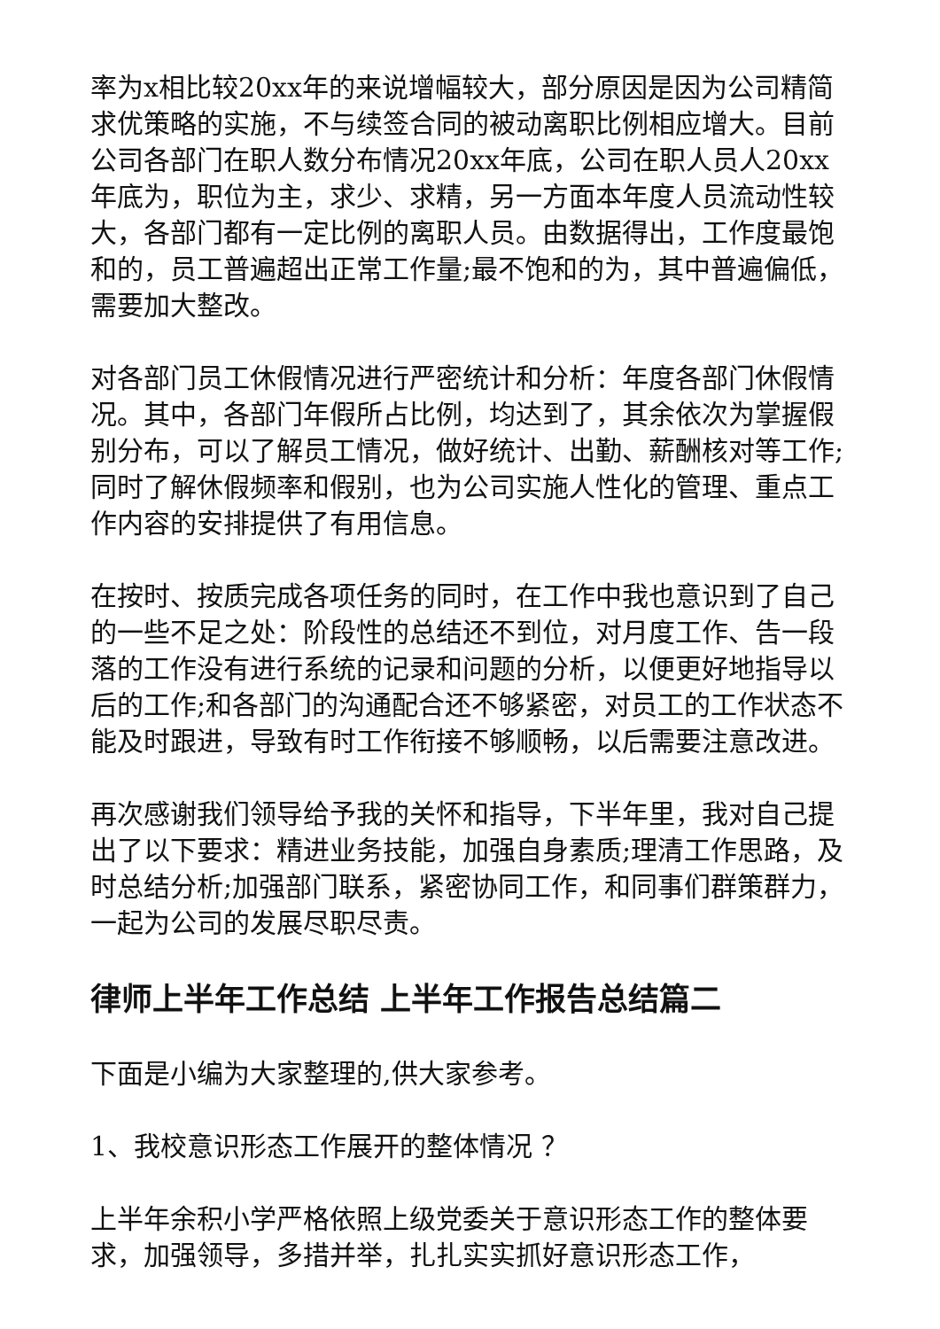率为x相比较20xx年的来说增幅较大，部分原因是因为公司精简求优策略的实施，不与续签合同的被动离职比例相应增大。目前公司各部门在职人数分布情况20xx年底，公司在职人员人20xx年底为，职位为主，求少、求精，另一方面本年度人员流动性较大，各部门都有一定比例的离职人员。由数据得出，工作度最饱和的，员工普遍超出正常工作量;最不饱和的为，其中普遍偏低，需要加大整改。
对各部门员工休假情况进行严密统计和分析：年度各部门休假情况。其中，各部门年假所占比例，均达到了，其余依次为掌握假别分布，可以了解员工情况，做好统计、出勤、薪酬核对等工作;同时了解休假频率和假别，也为公司实施人性化的管理、重点工作内容的安排提供了有用信息。
在按时、按质完成各项任务的同时，在工作中我也意识到了自己的一些不足之处：阶段性的总结还不到位，对月度工作、告一段落的工作没有进行系统的记录和问题的分析，以便更好地指导以后的工作;和各部门的沟通配合还不够紧密，对员工的工作状态不能及时跟进，导致有时工作衔接不够顺畅，以后需要注意改进。
再次感谢我们领导给予我的关怀和指导，下半年里，我对自己提出了以下要求：精进业务技能，加强自身素质;理清工作思路，及时总结分析;加强部门联系，紧密协同工作，和同事们群策群力，一起为公司的发展尽职尽责。
律师上半年工作总结 上半年工作报告总结篇二
下面是小编为大家整理的,供大家参考。
1、我校意识形态工作展开的整体情况 ？
上半年余积小学严格依照上级党委关于意识形态工作的整体要求，加强领导，多措并举，扎扎实实抓好意识形态工作，